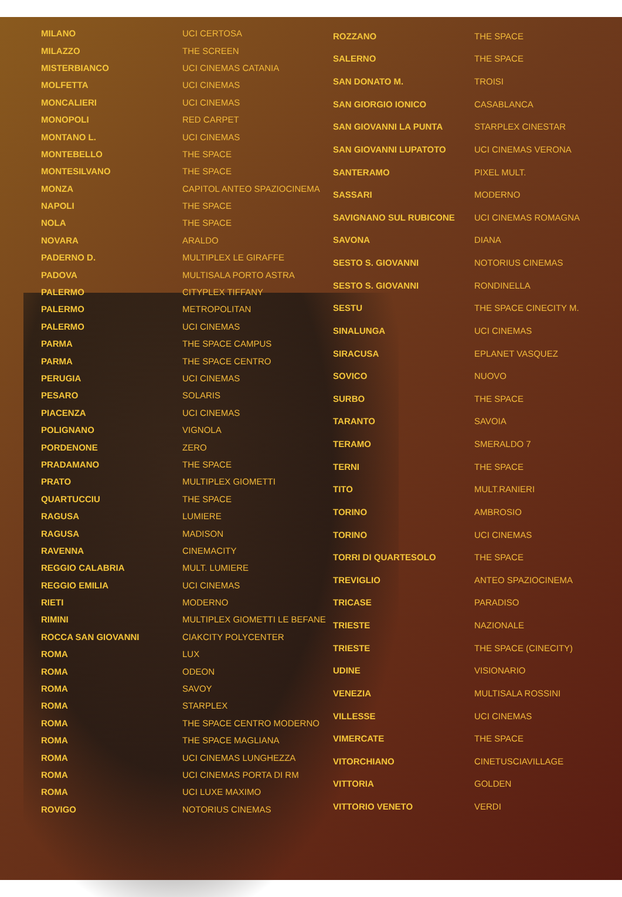| MILANO | UCI CERTOSA |
| MILAZZO | THE SCREEN |
| MISTERBIANCO | UCI CINEMAS CATANIA |
| MOLFETTA | UCI CINEMAS |
| MONCALIERI | UCI CINEMAS |
| MONOPOLI | RED CARPET |
| MONTANO L. | UCI CINEMAS |
| MONTEBELLO | THE SPACE |
| MONTESILVANO | THE SPACE |
| MONZA | CAPITOL ANTEO SPAZIOCINEMA |
| NAPOLI | THE SPACE |
| NOLA | THE SPACE |
| NOVARA | ARALDO |
| PADERNO D. | MULTIPLEX LE GIRAFFE |
| PADOVA | MULTISALA PORTO ASTRA |
| PALERMO | CITYPLEX TIFFANY |
| PALERMO | METROPOLITAN |
| PALERMO | UCI CINEMAS |
| PARMA | THE SPACE CAMPUS |
| PARMA | THE SPACE CENTRO |
| PERUGIA | UCI CINEMAS |
| PESARO | SOLARIS |
| PIACENZA | UCI CINEMAS |
| POLIGNANO | VIGNOLA |
| PORDENONE | ZERO |
| PRADAMANO | THE SPACE |
| PRATO | MULTIPLEX GIOMETTI |
| QUARTUCCIU | THE SPACE |
| RAGUSA | LUMIERE |
| RAGUSA | MADISON |
| RAVENNA | CINEMACITY |
| REGGIO CALABRIA | MULT. LUMIERE |
| REGGIO EMILIA | UCI CINEMAS |
| RIETI | MODERNO |
| RIMINI | MULTIPLEX GIOMETTI LE BEFANE |
| ROCCA SAN GIOVANNI | CIAKCITY POLYCENTER |
| ROMA | LUX |
| ROMA | ODEON |
| ROMA | SAVOY |
| ROMA | STARPLEX |
| ROMA | THE SPACE CENTRO MODERNO |
| ROMA | THE SPACE MAGLIANA |
| ROMA | UCI CINEMAS LUNGHEZZA |
| ROMA | UCI CINEMAS PORTA DI RM |
| ROMA | UCI LUXE MAXIMO |
| ROVIGO | NOTORIUS CINEMAS |
| ROZZANO | THE SPACE |
| SALERNO | THE SPACE |
| SAN DONATO M. | TROISI |
| SAN GIORGIO IONICO | CASABLANCA |
| SAN GIOVANNI LA PUNTA | STARPLEX CINESTAR |
| SAN GIOVANNI LUPATOTO | UCI CINEMAS VERONA |
| SANTERAMO | PIXEL MULT. |
| SASSARI | MODERNO |
| SAVIGNANO SUL RUBICONE | UCI CINEMAS ROMAGNA |
| SAVONA | DIANA |
| SESTO S. GIOVANNI | NOTORIUS CINEMAS |
| SESTO S. GIOVANNI | RONDINELLA |
| SESTU | THE SPACE CINECITY M. |
| SINALUNGA | UCI CINEMAS |
| SIRACUSA | EPLANET VASQUEZ |
| SOVICO | NUOVO |
| SURBO | THE SPACE |
| TARANTO | SAVOIA |
| TERAMO | SMERALDO 7 |
| TERNI | THE SPACE |
| TITO | MULT.RANIERI |
| TORINO | AMBROSIO |
| TORINO | UCI CINEMAS |
| TORRI DI QUARTESOLO | THE SPACE |
| TREVIGLIO | ANTEO SPAZIOCINEMA |
| TRICASE | PARADISO |
| TRIESTE | NAZIONALE |
| TRIESTE | THE SPACE (CINECITY) |
| UDINE | VISIONARIO |
| VENEZIA | MULTISALA ROSSINI |
| VILLESSE | UCI CINEMAS |
| VIMERCATE | THE SPACE |
| VITORCHIANO | CINETUSCIAVILLAGE |
| VITTORIA | GOLDEN |
| VITTORIO VENETO | VERDI |